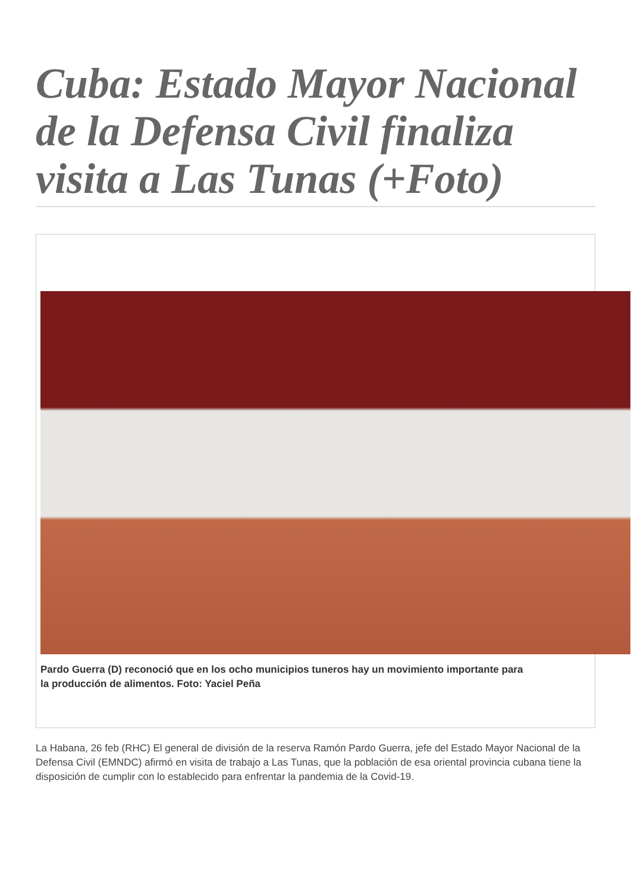Cuba: Estado Mayor Nacional de la Defensa Civil finaliza visita a Las Tunas (+Foto)
Pardo Guerra (D) reconoció que en los ocho municipios tuneros hay un movimiento importante para
la producción de alimentos. Foto: Yaciel Peña
La Habana, 26 feb (RHC) El general de división de la reserva Ramón Pardo Guerra, jefe del Estado Mayor Nacional de la Defensa Civil (EMNDC) afirmó en visita de trabajo a Las Tunas, que la población de esa oriental provincia cubana tiene la disposición de cumplir con lo establecido para enfrentar la pandemia de la Covid-19.